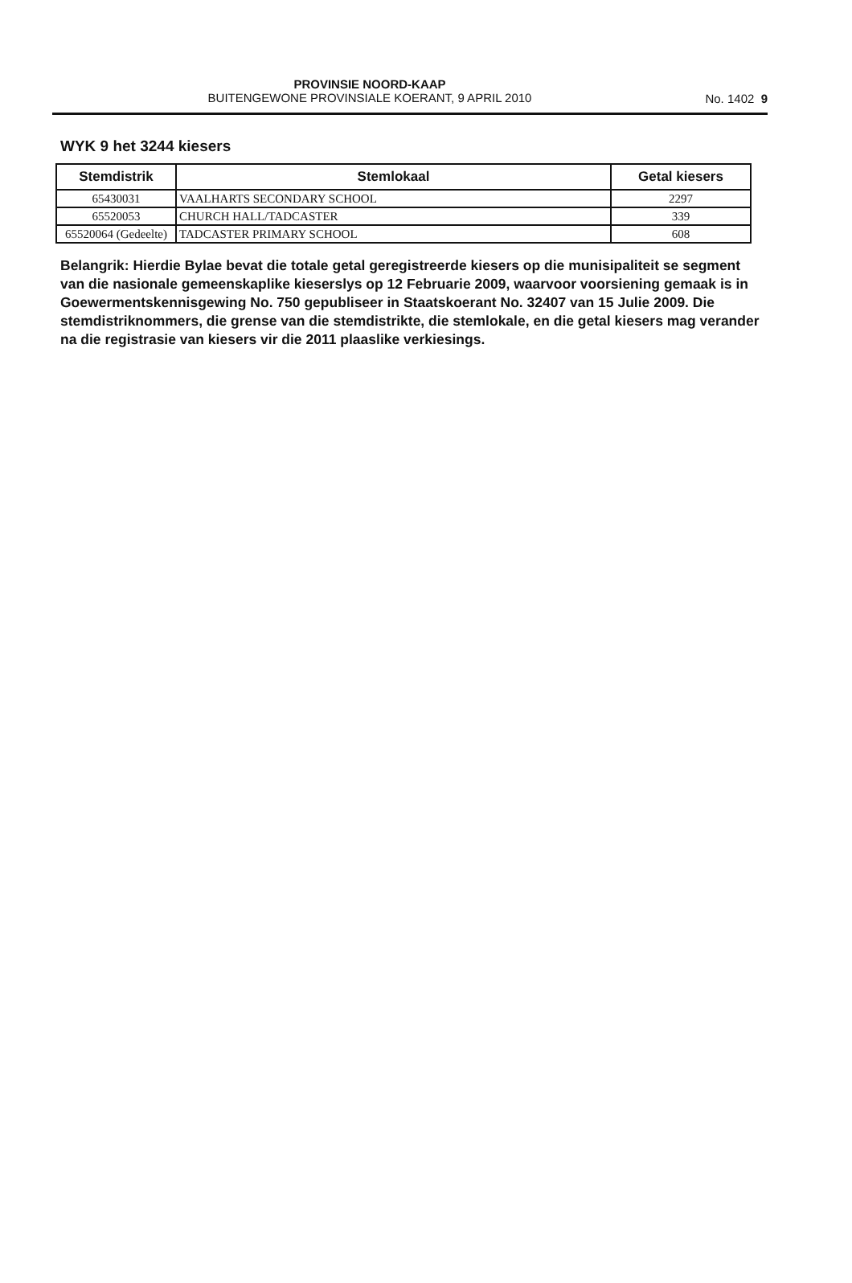PROVINSIE NOORD-KAAP
BUITENGEWONE PROVINSIALE KOERANT, 9 APRIL 2010
No. 1402 9
WYK 9 het 3244 kiesers
| Stemdistrik | Stemlokaal | Getal kiesers |
| --- | --- | --- |
| 65430031 | VAALHARTS SECONDARY SCHOOL | 2297 |
| 65520053 | CHURCH HALL/TADCASTER | 339 |
| 65520064 (Gedeelte) | TADCASTER PRIMARY SCHOOL | 608 |
Belangrik: Hierdie Bylae bevat die totale getal geregistreerde kiesers op die munisipaliteit se segment van die nasionale gemeenskaplike kieserslys op 12 Februarie 2009, waarvoor voorsiening gemaak is in Goewermentskennisgewing No. 750 gepubliseer in Staatskoerant No. 32407 van 15 Julie 2009. Die stemdistriknommers, die grense van die stemdistrikte, die stemlokale, en die getal kiesers mag verander na die registrasie van kiesers vir die 2011 plaaslike verkiesings.